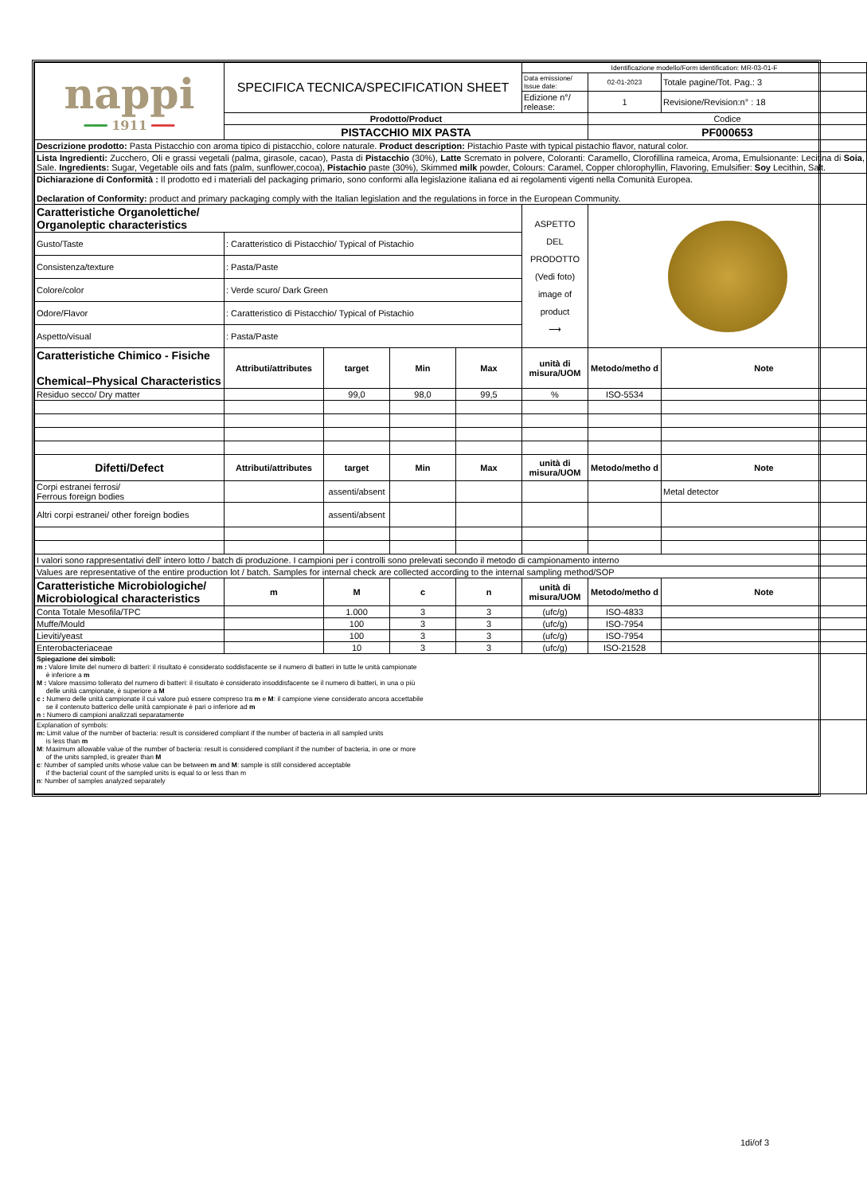| nappi ━━━ 1911 ━━━ | SPECIFICA TECNICA/SPECIFICATION SHEET | | | | Identificazione modello/Form identification: MR-03-01-F | | |
| | | | | | Data emissione/ Issue date: | 02-01-2023 | Totale pagine/Tot. Pag.: 3 |
| | | | | | Edizione n°/ release: | 1 | Revisione/Revision:n° : 18 |
| | Prodotto/Product | | | | | Codice | |
| | PISTACCHIO MIX PASTA | | | | | PF000653 | |
| Descrizione prodotto: Pasta Pistacchio con aroma tipico di pistacchio, colore naturale. Product description: Pistachio Paste with typical pistachio flavor, natural color. | | | | | | | |
| Lista Ingredienti: Zucchero, Oli e grassi vegetali (palma, girasole, cacao), Pasta di Pistacchio (30%), Latte Scremato in polvere, Coloranti: Caramello, Clorofillina rameica, Aroma, Emulsionante: Lecitina di Soia , Sale. Ingredients: Sugar, Vegetable oils and fats (palm, sunflower,cocoa), Pistachio paste (30%), Skimmed milk powder, Colours: Caramel, Copper chlorophyllin, Flavoring, Emulsifier: Soy Lecithin, Salt. | | | | | | | |
| Dichiarazione di Conformità : Il prodotto ed i materiali del packaging primario, sono conformi alla legislazione italiana ed ai regolamenti vigenti nella Comunità Europea. Declaration of Conformity: product and primary packaging comply with the Italian legislation and the regulations in force in the European Community. | | | | | | | |
| Caratteristiche Organolettiche/ Organoleptic characteristics | | | | | ASPETTO DEL PRODOTTO (Vedi foto) image of product ⟶ | | |
| Gusto/Taste | : Caratteristico di Pistacchio/ Typical of Pistachio | | | | | | |
| Consistenza/texture | : Pasta/Paste | | | | | | |
| Colore/color | : Verde scuro/ Dark Green | | | | | | |
| Odore/Flavor | : Caratteristico di Pistacchio/ Typical of Pistachio | | | | | | |
| Aspetto/visual | : Pasta/Paste | | | | | | |
| Caratteristiche Chimico - Fisiche Chemical–Physical Characteristics | Attributi/attributes | target | Min | Max | unità di misura/UOM | Metodo/metho d | Note |
| Residuo secco/ Dry matter | | 99,0 | 98,0 | 99,5 | % | ISO-5534 | |
| Difetti/Defect | Attributi/attributes | target | Min | Max | unità di misura/UOM | Metodo/metho d | Note |
| Corpi estranei ferrosi/ Ferrous foreign bodies | | assenti/absent | | | | | Metal detector |
| Altri corpi estranei/ other foreign bodies | | assenti/absent | | | | | |
| I valori sono rappresentativi dell' intero lotto / batch di produzione. I campioni per i controlli sono prelevati secondo il metodo di campionamento interno | | | | | | | |
| Values are representative of the entire production lot / batch. Samples for internal check are collected according to the internal sampling method/SOP | | | | | | | |
| Caratteristiche Microbiologiche/ Microbiological characteristics | m | M | c | n | unità di misura/UOM | Metodo/metho d | Note |
| Conta Totale Mesofila/TPC | | 1.000 | 3 | 3 | (ufc/g) | ISO-4833 | |
| Muffe/Mould | | 100 | 3 | 3 | (ufc/g) | ISO-7954 | |
| Lieviti/yeast | | 100 | 3 | 3 | (ufc/g) | ISO-7954 | |
| Enterobacteriaceae | | 10 | 3 | 3 | (ufc/g) | ISO-21528 | |
| Spiegazione dei simboli: m : Valore limite del numero di batteri: il risultato è considerato soddisfacente se il numero di batteri in tutte le unità campionate è inferiore a m M : Valore massimo tollerato del numero di batteri: il risultato è considerato insoddisfacente se il numero di batteri, in una o più delle unità campionate, è superiore a M c : Numero delle unità campionate il cui valore può essere compreso tra m e M : il campione viene considerato ancora accettabile se il contenuto batterico delle unità campionate è pari o inferiore ad m n : Numero di campioni analizzati separatamente | | | | | | | |
| Explanation of symbols: m: Limit value of the number of bacteria: result is considered compliant if the number of bacteria in all sampled units is less than m M : Maximum allowable value of the number of bacteria: result is considered compliant if the number of bacteria, in one or more of the units sampled, is greater than M c : Number of sampled units whose value can be between m and M : sample is still considered acceptable if the bacterial count of the sampled units is equal to or less than m n : Number of samples analyzed separately | | | | | | | |
1di/of 3